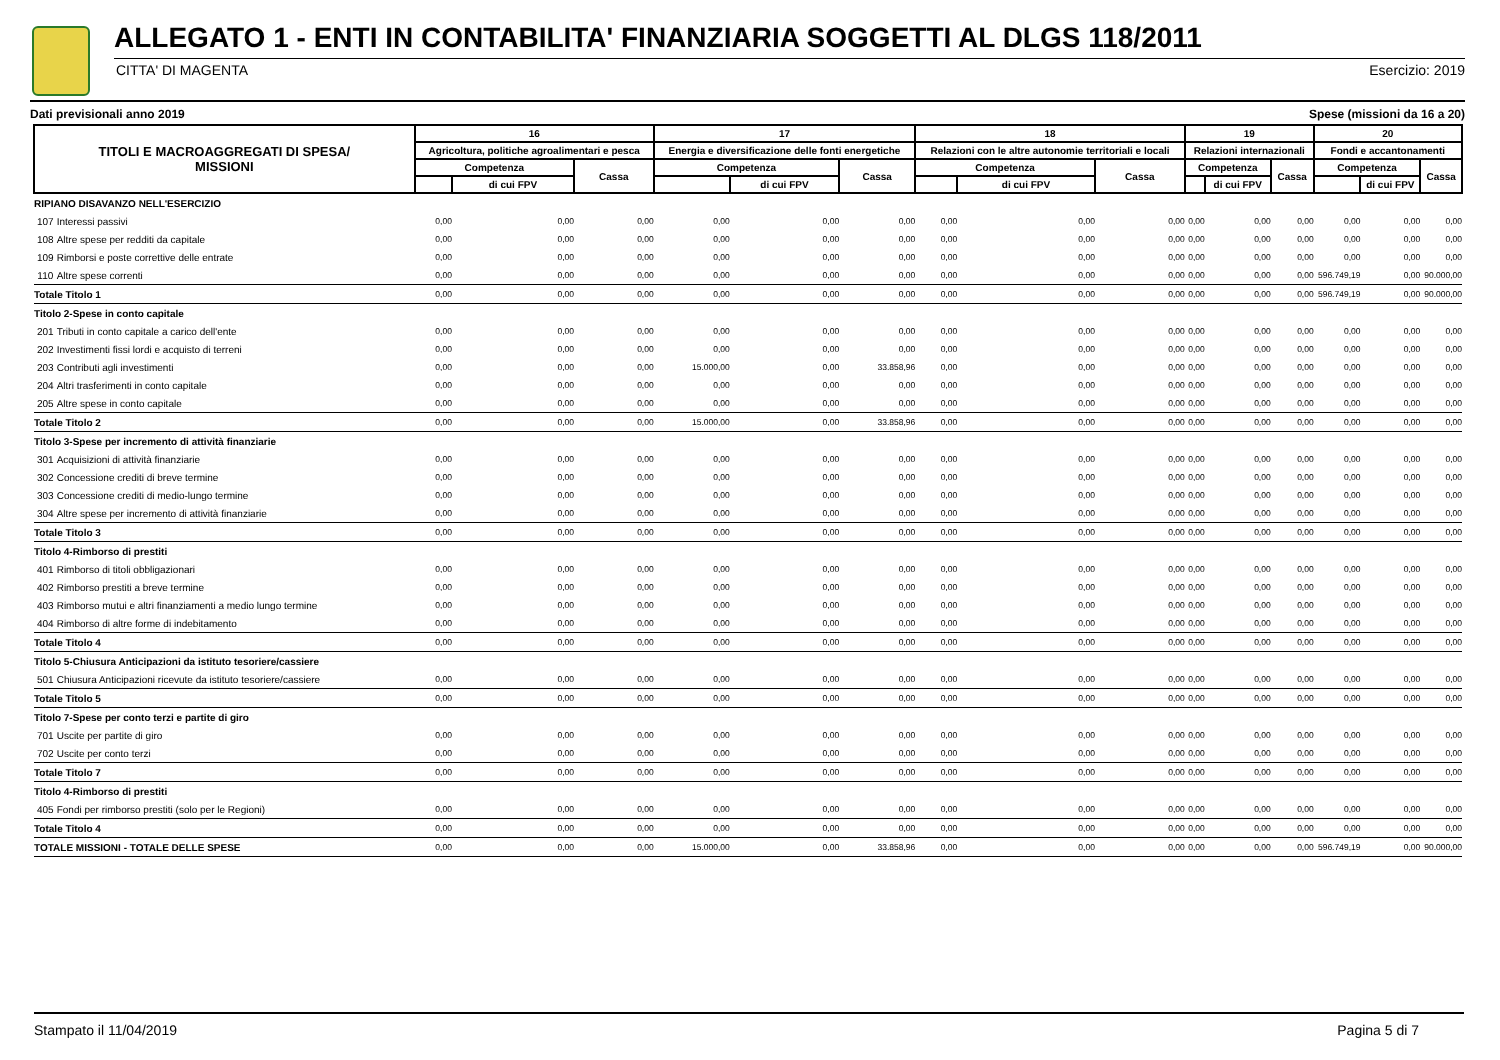ALLEGATO 1 - ENTI IN CONTABILITA' FINANZIARIA SOGGETTI AL DLGS 118/2011
CITTA' DI MAGENTA Esercizio: 2019
Dati previsionali anno 2019 Spese (missioni da 16 a 20)
| TITOLI E MACROAGGREGATI DI SPESA/ MISSIONI | | 16 | | | 17 | | | 18 | | | 19 | | | 20 | | |
| --- | --- | --- | --- | --- | --- | --- | --- | --- | --- | --- | --- | --- | --- | --- | --- | --- |
| | | Agricoltura, politiche agroalimentari e pesca | | | Energia e diversificazione delle fonti energetiche | | | Relazioni con le altre autonomie territoriali e locali | | | Relazioni internazionali | | | Fondi e accantonamenti | | |
| | | Competenza | | Cassa | Competenza | | Cassa | Competenza | | Cassa | Competenza | | Cassa | Competenza | | Cassa |
| | | | di cui FPV | | | di cui FPV | | | di cui FPV | | | di cui FPV | | | di cui FPV | |
| RIPIANO DISAVANZO NELL'ESERCIZIO | | | | | | | | | | | | | | | | |
| 107 | Interessi passivi | 0,00 | 0,00 | 0,00 | 0,00 | 0,00 | 0,00 | 0,00 | 0,00 | 0,00 | 0,00 | 0,00 | 0,00 | 0,00 | 0,00 | 0,00 |
| 108 | Altre spese per redditi da capitale | 0,00 | 0,00 | 0,00 | 0,00 | 0,00 | 0,00 | 0,00 | 0,00 | 0,00 | 0,00 | 0,00 | 0,00 | 0,00 | 0,00 | 0,00 |
| 109 | Rimborsi e poste correttive delle entrate | 0,00 | 0,00 | 0,00 | 0,00 | 0,00 | 0,00 | 0,00 | 0,00 | 0,00 | 0,00 | 0,00 | 0,00 | 0,00 | 0,00 | 0,00 |
| 110 | Altre spese correnti | 0,00 | 0,00 | 0,00 | 0,00 | 0,00 | 0,00 | 0,00 | 0,00 | 0,00 | 0,00 | 0,00 | 0,00 | 596.749,19 | 0,00 | 90.000,00 |
| Totale Titolo 1 | | 0,00 | 0,00 | 0,00 | 0,00 | 0,00 | 0,00 | 0,00 | 0,00 | 0,00 | 0,00 | 0,00 | 0,00 | 596.749,19 | 0,00 | 90.000,00 |
| Titolo 2-Spese in conto capitale | | | | | | | | | | | | | | | | |
| 201 | Tributi in conto capitale a carico dell'ente | 0,00 | 0,00 | 0,00 | 0,00 | 0,00 | 0,00 | 0,00 | 0,00 | 0,00 | 0,00 | 0,00 | 0,00 | 0,00 | 0,00 | 0,00 |
| 202 | Investimenti fissi lordi e acquisto di terreni | 0,00 | 0,00 | 0,00 | 0,00 | 0,00 | 0,00 | 0,00 | 0,00 | 0,00 | 0,00 | 0,00 | 0,00 | 0,00 | 0,00 | 0,00 |
| 203 | Contributi agli investimenti | 0,00 | 0,00 | 0,00 | 15.000,00 | 0,00 | 33.858,96 | 0,00 | 0,00 | 0,00 | 0,00 | 0,00 | 0,00 | 0,00 | 0,00 | 0,00 |
| 204 | Altri trasferimenti in conto capitale | 0,00 | 0,00 | 0,00 | 0,00 | 0,00 | 0,00 | 0,00 | 0,00 | 0,00 | 0,00 | 0,00 | 0,00 | 0,00 | 0,00 | 0,00 |
| 205 | Altre spese in conto capitale | 0,00 | 0,00 | 0,00 | 0,00 | 0,00 | 0,00 | 0,00 | 0,00 | 0,00 | 0,00 | 0,00 | 0,00 | 0,00 | 0,00 | 0,00 |
| Totale Titolo 2 | | 0,00 | 0,00 | 0,00 | 15.000,00 | 0,00 | 33.858,96 | 0,00 | 0,00 | 0,00 | 0,00 | 0,00 | 0,00 | 0,00 | 0,00 | 0,00 |
| Titolo 3-Spese per incremento di attività finanziarie | | | | | | | | | | | | | | | | |
| 301 | Acquisizioni di attività finanziarie | 0,00 | 0,00 | 0,00 | 0,00 | 0,00 | 0,00 | 0,00 | 0,00 | 0,00 | 0,00 | 0,00 | 0,00 | 0,00 | 0,00 | 0,00 |
| 302 | Concessione crediti di breve termine | 0,00 | 0,00 | 0,00 | 0,00 | 0,00 | 0,00 | 0,00 | 0,00 | 0,00 | 0,00 | 0,00 | 0,00 | 0,00 | 0,00 | 0,00 |
| 303 | Concessione crediti di medio-lungo termine | 0,00 | 0,00 | 0,00 | 0,00 | 0,00 | 0,00 | 0,00 | 0,00 | 0,00 | 0,00 | 0,00 | 0,00 | 0,00 | 0,00 | 0,00 |
| 304 | Altre spese per incremento di attività finanziarie | 0,00 | 0,00 | 0,00 | 0,00 | 0,00 | 0,00 | 0,00 | 0,00 | 0,00 | 0,00 | 0,00 | 0,00 | 0,00 | 0,00 | 0,00 |
| Totale Titolo 3 | | 0,00 | 0,00 | 0,00 | 0,00 | 0,00 | 0,00 | 0,00 | 0,00 | 0,00 | 0,00 | 0,00 | 0,00 | 0,00 | 0,00 | 0,00 |
| Titolo 4-Rimborso di prestiti | | | | | | | | | | | | | | | | |
| 401 | Rimborso di titoli obbligazionari | 0,00 | 0,00 | 0,00 | 0,00 | 0,00 | 0,00 | 0,00 | 0,00 | 0,00 | 0,00 | 0,00 | 0,00 | 0,00 | 0,00 | 0,00 |
| 402 | Rimborso prestiti a breve termine | 0,00 | 0,00 | 0,00 | 0,00 | 0,00 | 0,00 | 0,00 | 0,00 | 0,00 | 0,00 | 0,00 | 0,00 | 0,00 | 0,00 | 0,00 |
| 403 | Rimborso mutui e altri finanziamenti a medio lungo termine | 0,00 | 0,00 | 0,00 | 0,00 | 0,00 | 0,00 | 0,00 | 0,00 | 0,00 | 0,00 | 0,00 | 0,00 | 0,00 | 0,00 | 0,00 |
| 404 | Rimborso di altre forme di indebitamento | 0,00 | 0,00 | 0,00 | 0,00 | 0,00 | 0,00 | 0,00 | 0,00 | 0,00 | 0,00 | 0,00 | 0,00 | 0,00 | 0,00 | 0,00 |
| Totale Titolo 4 | | 0,00 | 0,00 | 0,00 | 0,00 | 0,00 | 0,00 | 0,00 | 0,00 | 0,00 | 0,00 | 0,00 | 0,00 | 0,00 | 0,00 | 0,00 |
| Titolo 5-Chiusura Anticipazioni da istituto tesoriere/cassiere | | | | | | | | | | | | | | | | |
| 501 | Chiusura Anticipazioni ricevute da istituto tesoriere/cassiere | 0,00 | 0,00 | 0,00 | 0,00 | 0,00 | 0,00 | 0,00 | 0,00 | 0,00 | 0,00 | 0,00 | 0,00 | 0,00 | 0,00 | 0,00 |
| Totale Titolo 5 | | 0,00 | 0,00 | 0,00 | 0,00 | 0,00 | 0,00 | 0,00 | 0,00 | 0,00 | 0,00 | 0,00 | 0,00 | 0,00 | 0,00 | 0,00 |
| Titolo 7-Spese per conto terzi e partite di giro | | | | | | | | | | | | | | | | |
| 701 | Uscite per partite di giro | 0,00 | 0,00 | 0,00 | 0,00 | 0,00 | 0,00 | 0,00 | 0,00 | 0,00 | 0,00 | 0,00 | 0,00 | 0,00 | 0,00 | 0,00 |
| 702 | Uscite per conto terzi | 0,00 | 0,00 | 0,00 | 0,00 | 0,00 | 0,00 | 0,00 | 0,00 | 0,00 | 0,00 | 0,00 | 0,00 | 0,00 | 0,00 | 0,00 |
| Totale Titolo 7 | | 0,00 | 0,00 | 0,00 | 0,00 | 0,00 | 0,00 | 0,00 | 0,00 | 0,00 | 0,00 | 0,00 | 0,00 | 0,00 | 0,00 | 0,00 |
| Titolo 4-Rimborso di prestiti | | | | | | | | | | | | | | | | |
| 405 | Fondi per rimborso prestiti (solo per le Regioni) | 0,00 | 0,00 | 0,00 | 0,00 | 0,00 | 0,00 | 0,00 | 0,00 | 0,00 | 0,00 | 0,00 | 0,00 | 0,00 | 0,00 | 0,00 |
| Totale Titolo 4 | | 0,00 | 0,00 | 0,00 | 0,00 | 0,00 | 0,00 | 0,00 | 0,00 | 0,00 | 0,00 | 0,00 | 0,00 | 0,00 | 0,00 | 0,00 |
| TOTALE MISSIONI - TOTALE DELLE SPESE | | 0,00 | 0,00 | 0,00 | 15.000,00 | 0,00 | 33.858,96 | 0,00 | 0,00 | 0,00 | 0,00 | 0,00 | 0,00 | 596.749,19 | 0,00 | 90.000,00 |
Stampato il 11/04/2019 Pagina 5 di 7